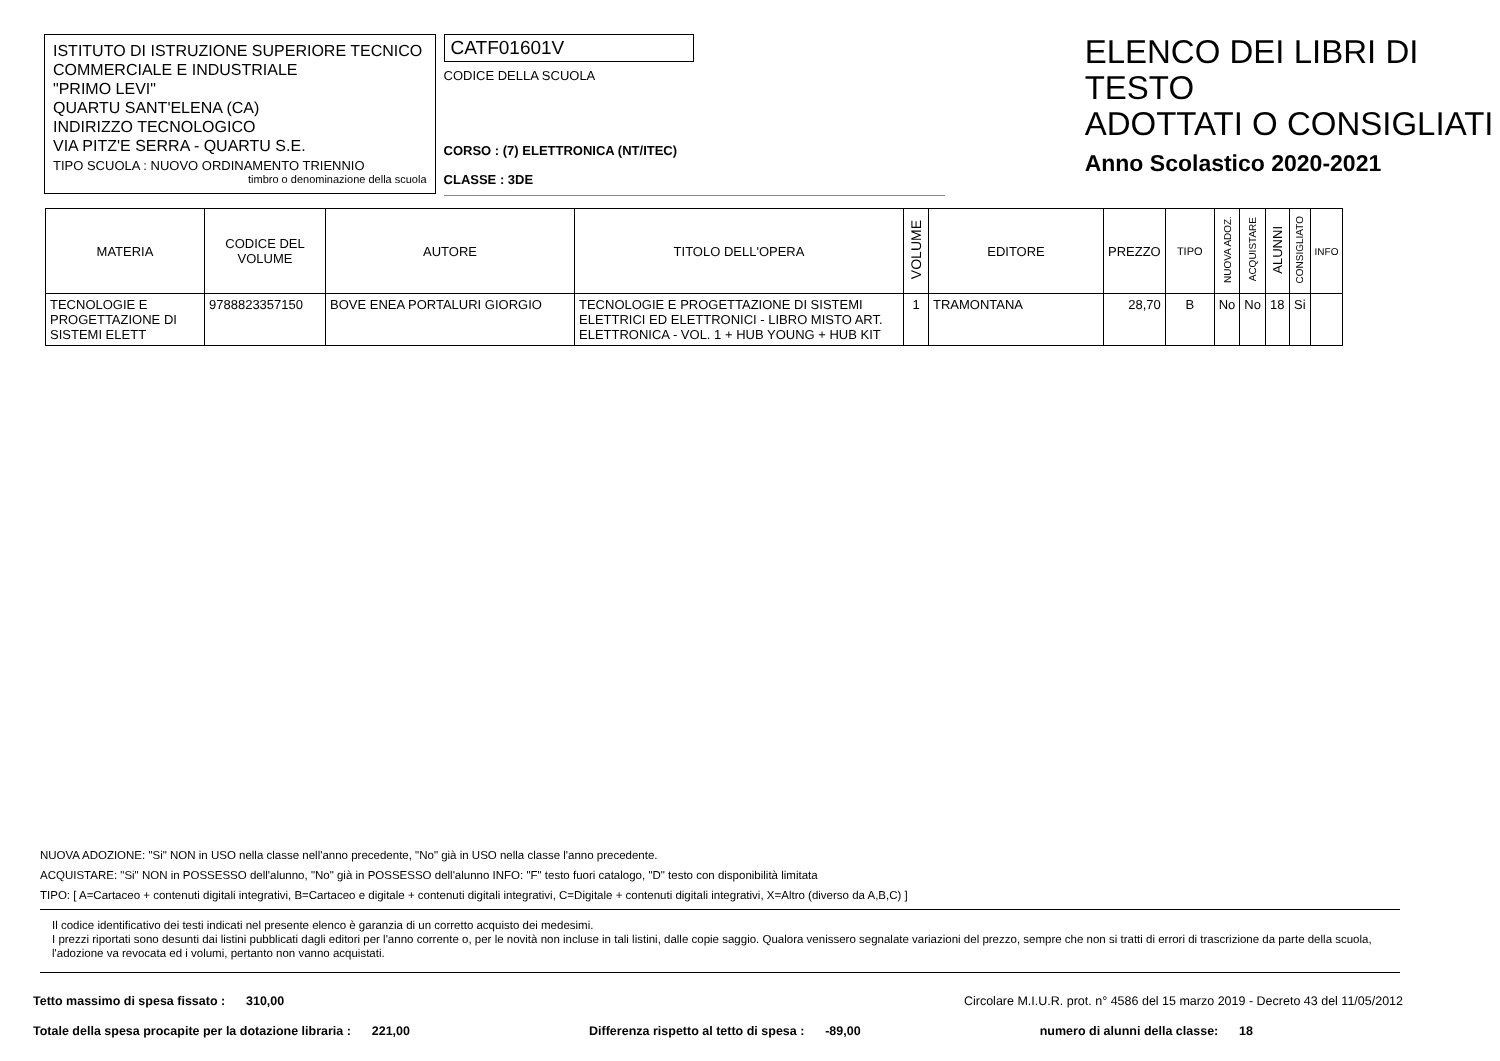ISTITUTO DI ISTRUZIONE SUPERIORE TECNICO
COMMERCIALE E INDUSTRIALE
"PRIMO LEVI"
QUARTU SANT'ELENA (CA)
INDIRIZZO TECNOLOGICO
VIA PITZ'E SERRA - QUARTU S.E.
TIPO SCUOLA : NUOVO ORDINAMENTO TRIENNIO
timbro o denominazione della scuola
CATF01601V
CODICE DELLA SCUOLA
CORSO : (7) ELETTRONICA (NT/ITEC)
CLASSE : 3DE
ELENCO DEI LIBRI DI TESTO
ADOTTATI O CONSIGLIATI
Anno Scolastico 2020-2021
| MATERIA | CODICE DEL VOLUME | AUTORE | TITOLO DELL'OPERA | VOLUME | EDITORE | PREZZO | TIPO | NUOVA ADOZ. | ACQUISTARE | ALUNNI | CONSIGLIATO | INFO |
| --- | --- | --- | --- | --- | --- | --- | --- | --- | --- | --- | --- | --- |
| TECNOLOGIE E PROGETTAZIONE DI SISTEMI ELETT | 9788823357150 | BOVE ENEA PORTALURI GIORGIO | TECNOLOGIE E PROGETTAZIONE DI SISTEMI ELETTRICI ED ELETTRONICI - LIBRO MISTO ART. ELETTRONICA - VOL. 1 + HUB YOUNG + HUB KIT | 1 | TRAMONTANA | 28,70 | B | No | No | 18 | Si | |
NUOVA ADOZIONE: "Si" NON in USO nella classe nell'anno precedente, "No" già in USO nella classe l'anno precedente.
ACQUISTARE: "Si" NON in POSSESSO dell'alunno, "No" già in POSSESSO dell'alunno INFO: "F" testo fuori catalogo, "D" testo con disponibilità limitata
TIPO: [ A=Cartaceo + contenuti digitali integrativi, B=Cartaceo e digitale + contenuti digitali integrativi, C=Digitale + contenuti digitali integrativi, X=Altro (diverso da A,B,C) ]
Il codice identificativo dei testi indicati nel presente elenco è garanzia di un corretto acquisto dei medesimi.
I prezzi riportati sono desunti dai listini pubblicati dagli editori per l'anno corrente o, per le novità non incluse in tali listini, dalle copie saggio. Qualora venissero segnalate variazioni del prezzo, sempre che non si tratti di errori di trascrizione da parte della scuola, l'adozione va revocata ed i volumi, pertanto non vanno acquistati.
Tetto massimo di spesa fissato : 310,00 Circolare M.I.U.R. prot. n° 4586 del 15 marzo 2019 - Decreto 43 del 11/05/2012
Totale della spesa procapite per la dotazione libraria : 221,00 Differenza rispetto al tetto di spesa : -89,00 numero di alunni della classe: 18